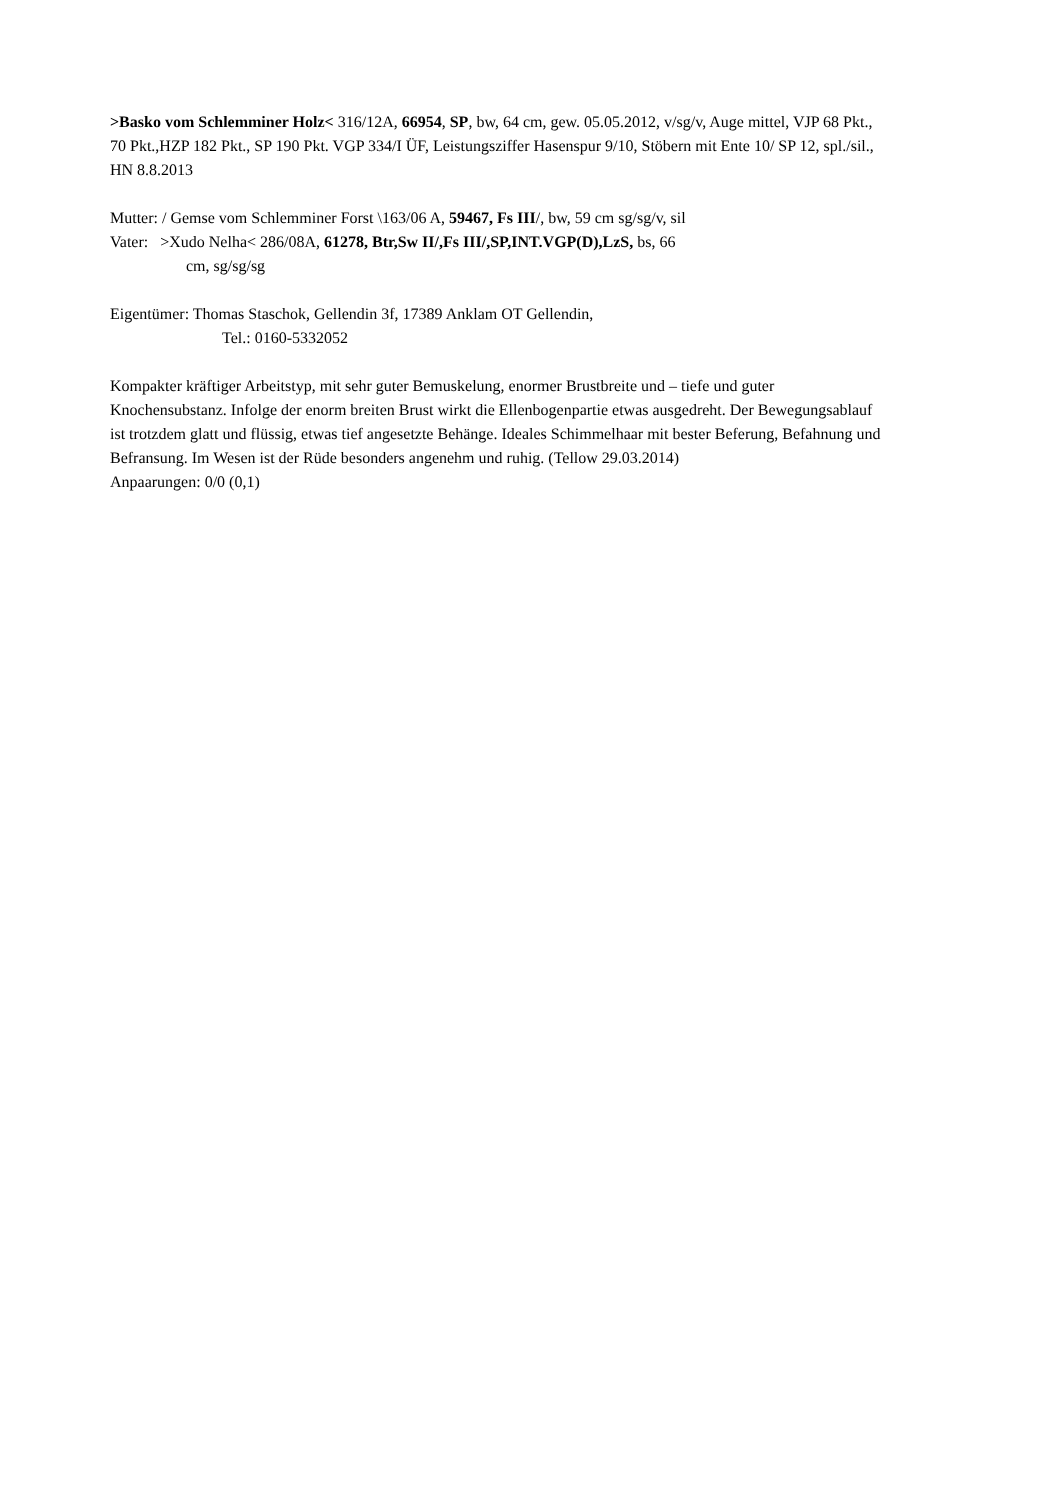>Basko vom Schlemminer Holz< 316/12A, 66954, SP, bw, 64 cm, gew. 05.05.2012, v/sg/v, Auge mittel, VJP 68 Pkt., 70 Pkt.,HZP 182 Pkt., SP 190 Pkt. VGP 334/I ÜF, Leistungsziffer Hasenspur 9/10, Stöbern mit Ente 10/ SP 12, spl./sil., HN 8.8.2013
Mutter: / Gemse vom Schlemminer Forst \163/06 A, 59467, Fs III/, bw, 59 cm sg/sg/v, sil
Vater: >Xudo Nelha< 286/08A, 61278, Btr,Sw II/,Fs III/,SP,INT.VGP(D),LzS, bs, 66
cm, sg/sg/sg
Eigentümer: Thomas Staschok, Gellendin 3f, 17389 Anklam OT Gellendin,
Tel.: 0160-5332052
Kompakter kräftiger Arbeitstyp, mit sehr guter Bemuskelung, enormer Brustbreite und – tiefe und guter Knochensubstanz. Infolge der enorm breiten Brust wirkt die Ellenbogenpartie etwas ausgedreht. Der Bewegungsablauf ist trotzdem glatt und flüssig, etwas tief angesetzte Behänge. Ideales Schimmelhaar mit bester Beferung, Befahnung und Befransung. Im Wesen ist der Rüde besonders angenehm und ruhig. (Tellow 29.03.2014)
Anpaarungen: 0/0 (0,1)